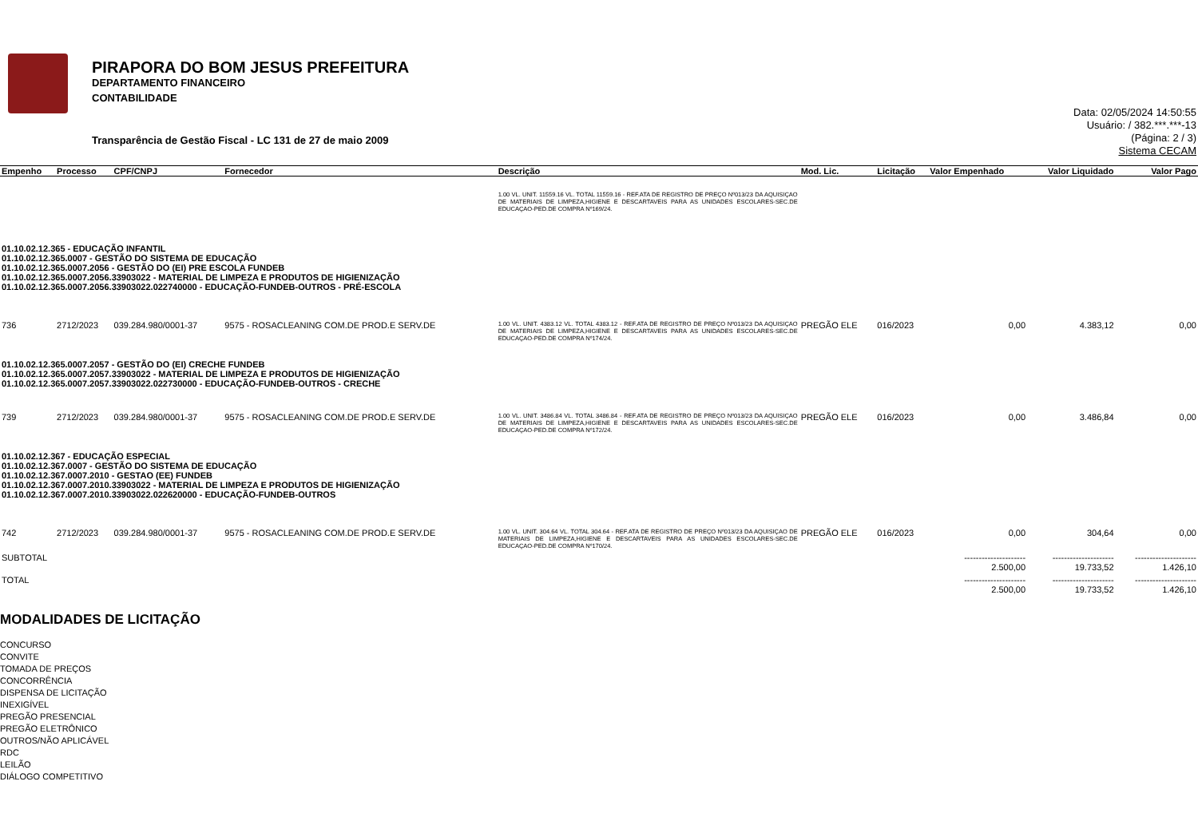PIRAPORA DO BOM JESUS PREFEITURA
DEPARTAMENTO FINANCEIRO
CONTABILIDADE
Data: 02/05/2024 14:50:55
Usuário: / 382.***.***-13
(Página: 2 / 3)
Sistema CECAM
Transparência de Gestão Fiscal - LC 131 de 27 de maio 2009
| Empenho | Processo | CPF/CNPJ | Fornecedor | Descrição | Mod. Lic. | Licitação | Valor Empenhado | Valor Liquidado | Valor Pago |
| --- | --- | --- | --- | --- | --- | --- | --- | --- | --- |
| | | | | 1.00 VL. UNIT. 11559.16 VL. TOTAL 11559.16 - REF.ATA DE REGISTRO DE PREÇO Nº013/23 DA AQUISIÇAO DE MATERIAIS DE LIMPEZA,HIGIENE E DESCARTAVEIS PARA AS UNIDADES ESCOLARES-SEC.DE EDUCAÇAO-PED.DE COMPRA Nº169/24. | | | | | |
| 01.10.02.12.365 - EDUCAÇÃO INFANTIL 01.10.02.12.365.0007 - GESTÃO DO SISTEMA DE EDUCAÇÃO 01.10.02.12.365.0007.2056 - GESTÃO DO (EI) PRE ESCOLA FUNDEB 01.10.02.12.365.0007.2056.33903022 - MATERIAL DE LIMPEZA E PRODUTOS DE HIGIENIZAÇÃO 01.10.02.12.365.0007.2056.33903022.022740000 - EDUCAÇÃO-FUNDEB-OUTROS - PRÉ-ESCOLA | | | | | | | | | |
| 736 | 2712/2023 | 039.284.980/0001-37 | 9575 - ROSACLEANING COM.DE PROD.E SERV.DE | 1.00 VL. UNIT. 4383.12 VL. TOTAL 4383.12 - REF.ATA DE REGISTRO DE PREÇO Nº013/23 DA AQUISIÇAO DE MATERIAIS DE LIMPEZA,HIGIENE E DESCARTAVEIS PARA AS UNIDADES ESCOLARES-SEC.DE EDUCAÇAO-PED.DE COMPRA Nº174/24. | PREGÃO ELE | 016/2023 | 0,00 | 4.383,12 | 0,00 |
| 01.10.02.12.365.0007.2057 - GESTÃO DO (EI) CRECHE FUNDEB 01.10.02.12.365.0007.2057.33903022 - MATERIAL DE LIMPEZA E PRODUTOS DE HIGIENIZAÇÃO 01.10.02.12.365.0007.2057.33903022.022730000 - EDUCAÇÃO-FUNDEB-OUTROS - CRECHE | | | | | | | | | |
| 739 | 2712/2023 | 039.284.980/0001-37 | 9575 - ROSACLEANING COM.DE PROD.E SERV.DE | 1.00 VL. UNIT. 3486.84 VL. TOTAL 3486.84 - REF.ATA DE REGISTRO DE PREÇO Nº013/23 DA AQUISIÇAO DE MATERIAIS DE LIMPEZA,HIGIENE E DESCARTAVEIS PARA AS UNIDADES ESCOLARES-SEC.DE EDUCAÇAO-PED.DE COMPRA Nº172/24. | PREGÃO ELE | 016/2023 | 0,00 | 3.486,84 | 0,00 |
| 01.10.02.12.367 - EDUCAÇÃO ESPECIAL 01.10.02.12.367.0007 - GESTÃO DO SISTEMA DE EDUCAÇÃO 01.10.02.12.367.0007.2010 - GESTAO (EE) FUNDEB 01.10.02.12.367.0007.2010.33903022 - MATERIAL DE LIMPEZA E PRODUTOS DE HIGIENIZAÇÃO 01.10.02.12.367.0007.2010.33903022.022620000 - EDUCAÇÃO-FUNDEB-OUTROS | | | | | | | | | |
| 742 | 2712/2023 | 039.284.980/0001-37 | 9575 - ROSACLEANING COM.DE PROD.E SERV.DE | 1.00 VL. UNIT. 304.64 VL. TOTAL 304.64 - REF.ATA DE REGISTRO DE PREÇO Nº013/23 DA AQUISIÇAO DE MATERIAIS DE LIMPEZA,HIGIENE E DESCARTAVEIS PARA AS UNIDADES ESCOLARES-SEC.DE EDUCAÇAO-PED.DE COMPRA Nº170/24. | PREGÃO ELE | 016/2023 | 0,00 | 304,64 | 0,00 |
| SUBTOTAL | | | | | | | --------------------- 2.500,00 | --------------------- 19.733,52 | --------------------- 1.426,10 |
| TOTAL | | | | | | | --------------------- 2.500,00 | --------------------- 19.733,52 | --------------------- 1.426,10 |
MODALIDADES DE LICITAÇÃO
CONCURSO
CONVITE
TOMADA DE PREÇOS
CONCORRÊNCIA
DISPENSA DE LICITAÇÃO
INEXIGÍVEL
PREGÃO PRESENCIAL
PREGÃO ELETRÔNICO
OUTROS/NÃO APLICÁVEL
RDC
LEILÃO
DIÁLOGO COMPETITIVO